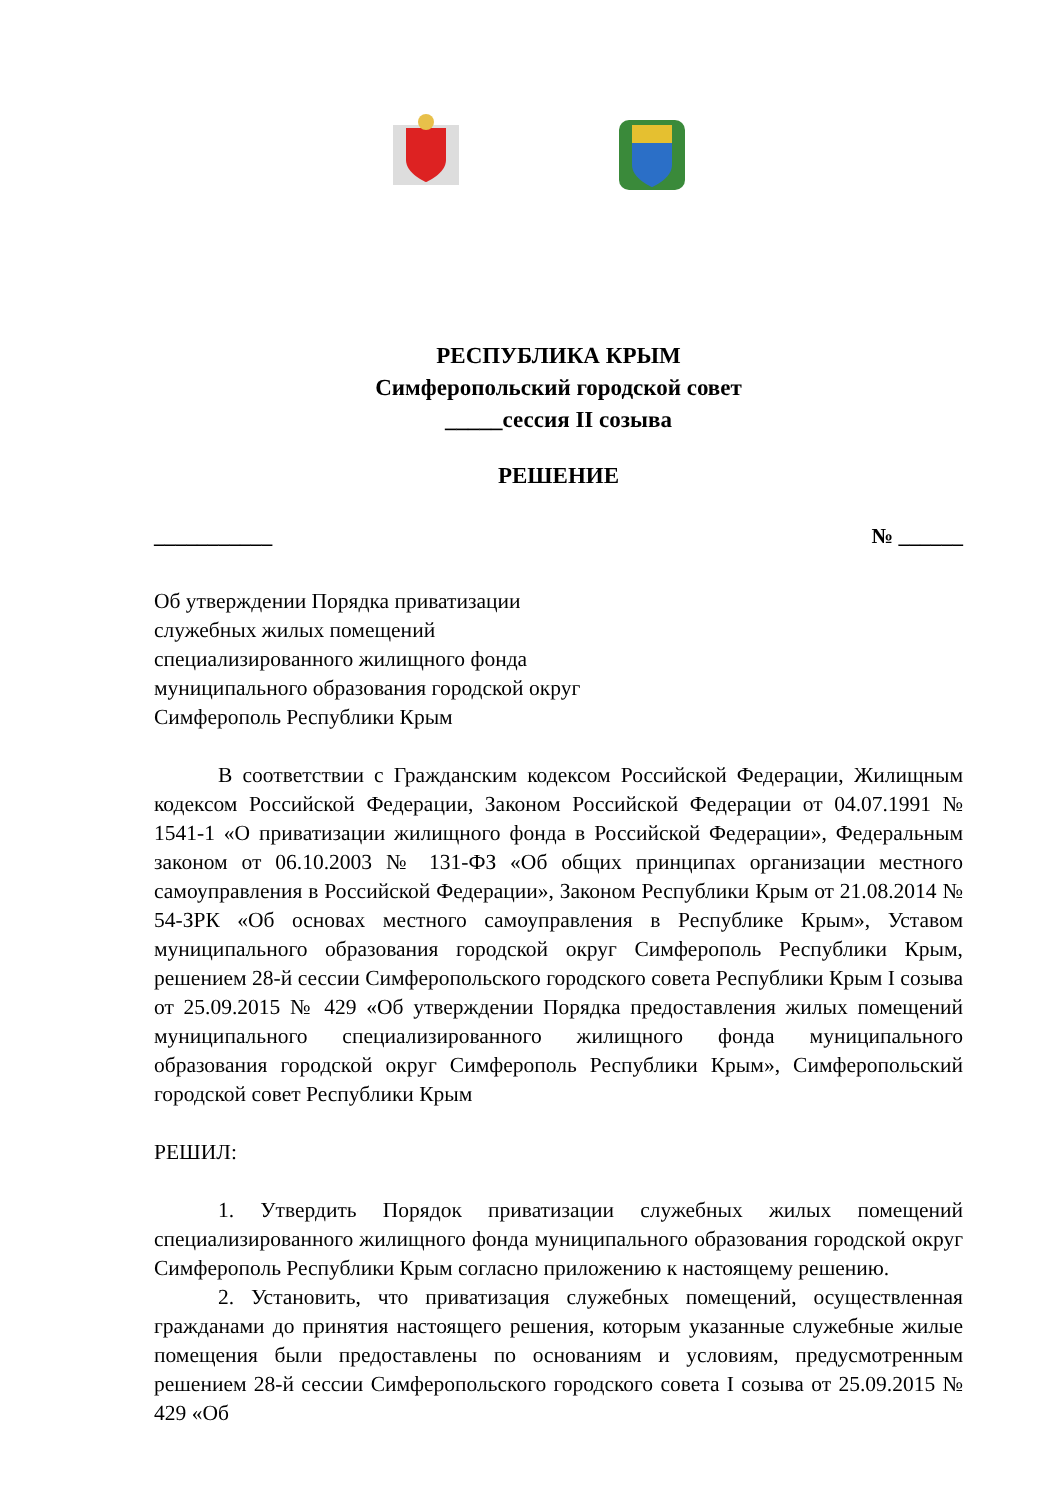РЕСПУБЛИКА КРЫМ
Симферопольский городской совет
_____сессия II созыва
РЕШЕНИЕ
___________ № ______
Об утверждении Порядка приватизации служебных жилых помещений специализированного жилищного фонда муниципального образования городской округ Симферополь Республики Крым
В соответствии с Гражданским кодексом Российской Федерации, Жилищным кодексом Российской Федерации, Законом Российской Федерации от 04.07.1991 № 1541-1 «О приватизации жилищного фонда в Российской Федерации», Федеральным законом от 06.10.2003 № 131-ФЗ «Об общих принципах организации местного самоуправления в Российской Федерации», Законом Республики Крым от 21.08.2014 № 54-ЗРК «Об основах местного самоуправления в Республике Крым», Уставом муниципального образования городской округ Симферополь Республики Крым, решением 28-й сессии Симферопольского городского совета Республики Крым I созыва от 25.09.2015 № 429 «Об утверждении Порядка предоставления жилых помещений муниципального специализированного жилищного фонда муниципального образования городской округ Симферополь Республики Крым», Симферопольский городской совет Республики Крым
РЕШИЛ:
1. Утвердить Порядок приватизации служебных жилых помещений специализированного жилищного фонда муниципального образования городской округ Симферополь Республики Крым согласно приложению к настоящему решению.
2. Установить, что приватизация служебных помещений, осуществленная гражданами до принятия настоящего решения, которым указанные служебные жилые помещения были предоставлены по основаниям и условиям, предусмотренным решением 28-й сессии Симферопольского городского совета I созыва от 25.09.2015 № 429 «Об